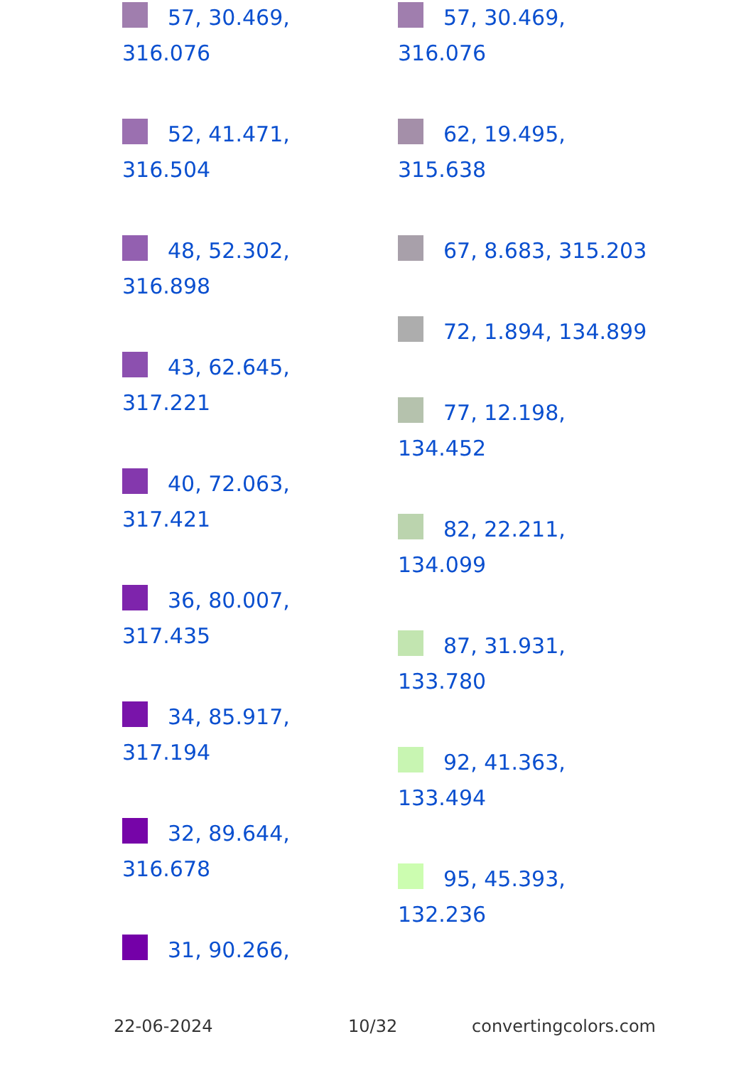57, 30.469, 316.076
52, 41.471, 316.504
48, 52.302, 316.898
43, 62.645, 317.221
40, 72.063, 317.421
36, 80.007, 317.435
34, 85.917, 317.194
32, 89.644, 316.678
31, 90.266,
57, 30.469, 316.076
62, 19.495, 315.638
67, 8.683, 315.203
72, 1.894, 134.899
77, 12.198, 134.452
82, 22.211, 134.099
87, 31.931, 133.780
92, 41.363, 133.494
95, 45.393, 132.236
22-06-2024 10/32 convertingcolors.com